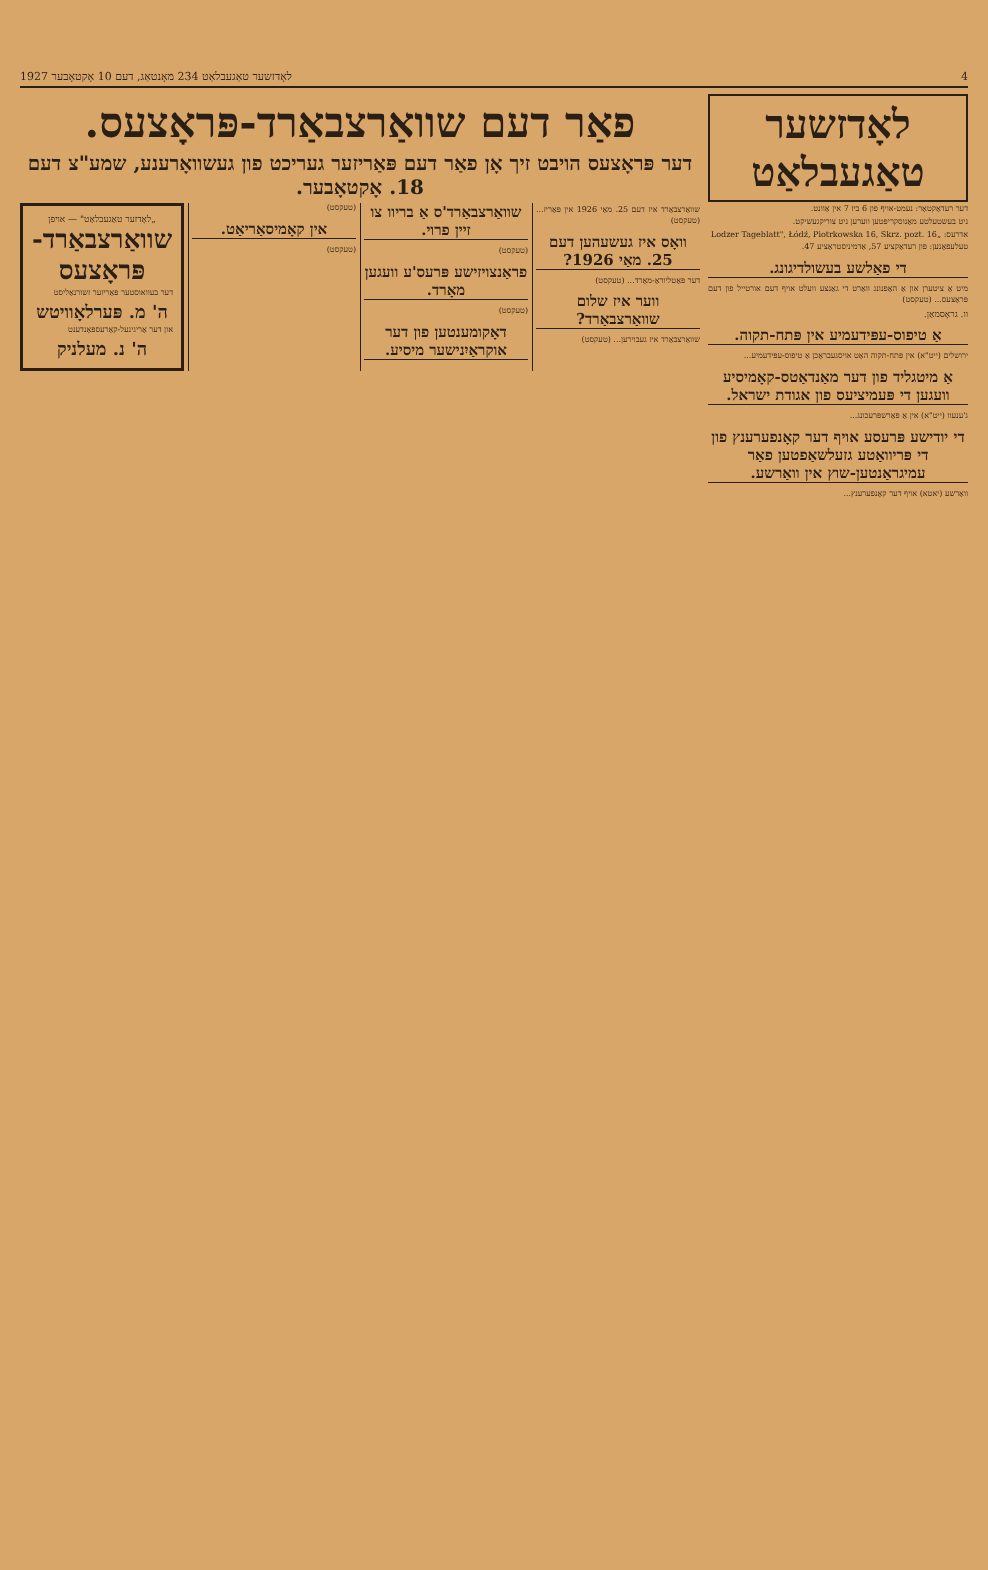4 לאָדזשער טאַגעבלאַט 234 מאָנטאַג, דעם 10 אָקטאָבער 1927
לאָדזשער טאַגעבלאַט
דער רעדאַקטאָר: נעמט-אויף פון 6 ביז 7 אין אָוונט.
ניט בעשטעלטע מאַנוסקריפּטען ווערען ניט צוריקגעשיקט.
אדרעס: „Lodzer Tageblatt", Łódź, Piotrkowska 16, Skrz. pozt. 16
טעלעפאָנען: פון רעדאַקציע 57, אַדמיניסטראַציע 47.
די פאַלשע בעשולדיגונג.
מיט אַ ציטערן און אַ האָפנונג וואַרט די גאַנצע וועלט אויף דעם אורטייל פון דעם פּראָצעס... (טעקסט)
וו. גראָסמאַן.
אַ טיפוס-עפּידעמיע אין פּתח-תקוה.
ירושלים (ייט"א) אין פּתח-תקוה האָט אויסגעבראָכן אַ טיפוס-עפּידעמיע...
אַ מיטגליד פון דער מאַנדאַטס-קאָמיסיע וועגען די פּעמיציעס פון אגודת ישראל.
ג'ענעוו (ייט"א) אין אַ פּאַרשפּרעכונג...
די יודישע פּרעסע אויף דער קאָנפערענץ פון די פּריוואַטע גזעלשאַפטען פאַר עמיגראַנטען-שוץ אין וואַרשע.
וואַרשע (יאטא) אויף דער קאָנפערענץ...
פאַר דעם שוואַרצבאַרד-פּראָצעס.
דער פּראָצעס הויבט זיך אָן פאַר דעם פּאַריזער געריכט פון געשוואָרענע, שמע"צ דעם 18. אָקטאָבער.
שוואַרצבאַרד איז דעם 25. מאַי 1926 אין פּאַריז... (טעקסט)
וואָס איז געשעהען דעם 25. מאַי 1926?
דער פּאַטליוראַ-מאָרד... (טעקסט)
ווער איז שלום שוואַרצבאַרד?
שוואַרצבאַרד איז געבוירען... (טעקסט)
שוואַרצבאַרד'ס אַ בריוו צו זיין פרוי.
(טעקסט)
פראַנצויזישע פּרעס'ע וועגען מאָרד.
(טעקסט)
דאָקומענטען פון דער אוקראַיִנישער מיסיע.
(טעקסט)
אין קאָמיסאַריאַט.
(טעקסט)
„לאָדזער טאַגעבלאַט" — אויפן
שוואַרצבאַרד-פּראָצעס
דער בעוואוסטער פּאַריזער זשורנאַליסט
ה' מ. פּערלאָוויטש
און דער אָריגינעל-קאָרעספּאָנדענט
ה' נ. מעלניק